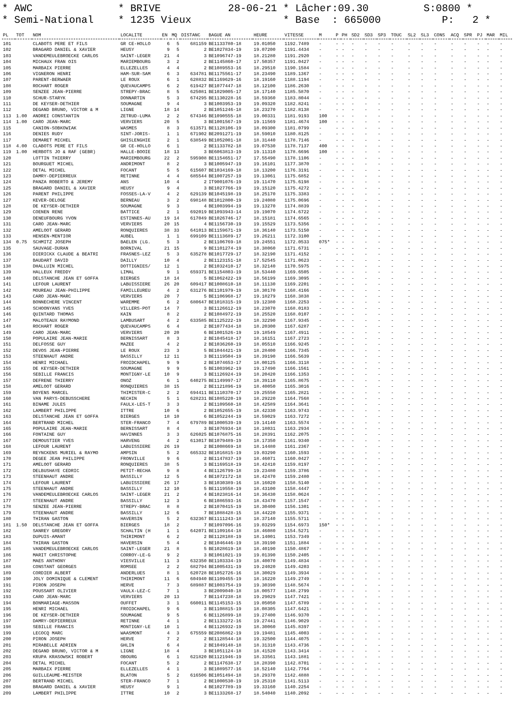* AWC * BRIVE 28-06-21 * Lâcher:09.30 S:0800 * * Semi-National * 1235 Vieux * Base : 665000 P: 2 *
| PL | TOT | NOM | LOCALITE | EN | MQ | DISTANC | BAGUE AN | HEURE | VITESSE | M | P | PH | SD2 | SD3 | SP3 | TOUC | SL2 | SL3 | CONS | ACQ | SPR | PJ | MAR | MIL |
| --- | --- | --- | --- | --- | --- | --- | --- | --- | --- | --- | --- | --- | --- | --- | --- | --- | --- | --- | --- | --- | --- | --- | --- | --- |
| 101 | | CLABOTS PERE ET FILS | GR CE-HOLLO | 6 | 5 | 681159 | BE1133780-18 | 19.01050 | 1192.7489 | - | - | - | - | - | - | - | - | - | - | - | - | - | - | - |
| 102 | | BRAGARD DANIEL & XAVIER | HEUSY | 9 | 5 | 2 | BE1027834-19 | 19.07200 | 1191.4434 | - | - | - | - | - | - | - | - | - | - | - | - | - | - | - |
| 103 | | VANDEMEULEBROECKE CARLOS | SAINT-LEGER | 21 | 4 | 3 | BE1096747-19 | 18.21280 | 1191.2920 | - | - | - | - | - | - | - | - | - | - | - | - | - | - | - |
| 104 | | MICHAUX FRAN OIS | MARIEMBOURG | 3 | 2 | 2 | BE1145860-17 | 17.50357 | 1191.0427 | - | - | - | - | - | - | - | - | - | - | - | - | - | - | - |
| 105 | | MARBAIX PIERRE | ELLEZELLES | 4 | 4 | 2 | BE1089553-16 | 18.29510 | 1190.1584 | - | - | - | - | - | - | - | - | - | - | - | - | - | - | - |
| 106 | | VIGNERON HENRI | HAM-SUR-SAM | 6 | 3 | 634781 | BE1175561-17 | 18.23490 | 1189.1367 | - | - | - | - | - | - | - | - | - | - | - | - | - | - | - |
| 107 | | PARENT-BERWAER | LE ROUX | 6 | 1 | 628832 | BE1169629-16 | 18.19160 | 1188.1194 | - | - | - | - | - | - | - | - | - | - | - | - | - | - | - |
| 108 | | ROCHART ROGER | QUEVAUCAMPS | 6 | 2 | 619427 | BE1077447-18 | 18.12100 | 1186.2630 | - | - | - | - | - | - | - | - | - | - | - | - | - | - | - |
| 109 | | SENZEE JEAN-PIERRE | STREPY-BRAC | 8 | 5 | 625081 | BE1029005-17 | 18.17140 | 1185.5870 | - | - | - | - | - | - | - | - | - | - | - | - | - | - | - |
| 110 | | SCHUR-STARYK | DONNARTIN | 5 | 3 | 674295 | BE1130228-16 | 18.59360 | 1183.8044 | - | - | - | - | - | - | - | - | - | - | - | - | - | - | - |
| 111 | | DE KEYSER-DETHIER | SOUMAGNE | 9 | 4 | 3 | BE1003953-19 | 19.09320 | 1182.8241 | - | - | - | - | - | - | - | - | - | - | - | - | - | - | - |
| 112 | | DEGAND BRUNO, VICTOR & M | LIGNE | 18 | 14 | 2 | BE1051246-18 | 18.23270 | 1182.8138 | - | - | - | - | - | - | - | - | - | - | - | - | - | - | - |
| 113 | 1.00 | ANDREI CONSTANTIN | ZETRUD-LUMA | 2 | 2 | 674346 | BE1090555-18 | 19.00331 | 1181.9193 | 100 | - | - | - | - | - | - | - | - | - | - | - | - | - | - |
| 114 | 1.00 | CARO JEAN-MARC | VERVIERS | 20 | 5 | 3 | BE1001567-19 | 19.11569 | 1181.4674 | 100 | - | - | - | - | - | - | - | - | - | - | - | - | - | - |
| 115 | | CANION-SOBKOWIAK | WASMES | 8 | 3 | 613571 | BE1128106-19 | 18.09300 | 1181.0799 | - | - | - | - | - | - | - | - | - | - | - | - | - | - | - |
| 116 | | DENIES RUDY | SINT-JORIS- | 1 | 1 | 671902 | BE2091271-19 | 18.59010 | 1180.8125 | - | - | - | - | - | - | - | - | - | - | - | - | - | - | - |
| 117 | | DEMARET MICHEL | GHISLENGHIE | 2 | 1 | 638549 | BE1052001-18 | 18.31440 | 1178.7146 | - | - | - | - | - | - | - | - | - | - | - | - | - | - | - |
| 118 | 4.00 | CLABOTS PERE ET FILS | GR CE-HOLLO | 6 | 1 | 2 | BE1133782-18 | 19.07530 | 1178.7137 | 400 | - | - | - | - | - | - | - | - | - | - | - | - | - | - |
| 119 | 1.00 | HERBOTS JO & RAF (GEBR) | HALLE-BOOIE | 18 | 13 | 3 | BE6063813-19 | 19.11310 | 1178.6696 | 100 | - | - | - | - | - | - | - | - | - | - | - | - | - | - |
| 120 | | LOTTIN THIERRY | MARIEMBOURG | 22 | 2 | 595908 | BE1154651-17 | 17.55490 | 1178.1106 | - | - | - | - | - | - | - | - | - | - | - | - | - | - | - |
| 121 | | BOURGUET MICHEL | ANDRIMONT | 8 | 2 | 3 | BE1005947-19 | 19.16101 | 1177.3870 | - | - | - | - | - | - | - | - | - | - | - | - | - | - | - |
| 122 | | DETAL MICHEL | FOCANT | 5 | 5 | 615607 | BE1034169-18 | 18.13200 | 1176.3191 | - | - | - | - | - | - | - | - | - | - | - | - | - | - | - |
| 123 | | DAMRY-DEPIERREUX | RETINNE | 4 | 4 | 685544 | BE1007257-19 | 19.13061 | 1175.6852 | - | - | - | - | - | - | - | - | - | - | - | - | - | - | - |
| 124 | | PANZA ROBERTO & JEREMY | ANS | 10 | 4 | 2 | IT9001076-19 | 19.11470 | 1175.6198 | - | - | - | - | - | - | - | - | - | - | - | - | - | - | - |
| 125 | | BRAGARD DANIEL & XAVIER | HEUSY | 9 | 4 | 3 | BE1027766-19 | 19.15120 | 1175.4272 | - | - | - | - | - | - | - | - | - | - | - | - | - | - | - |
| 126 | | PARENT PHILIPPE | FOSSES-LA-V | 4 | 2 | 629139 | BE1045198-19 | 18.25170 | 1175.3383 | - | - | - | - | - | - | - | - | - | - | - | - | - | - | - |
| 127 | | KEVER-DELOGE | BERNEAU | 3 | 2 | 698148 | BE1012800-19 | 19.24080 | 1175.0696 | - | - | - | - | - | - | - | - | - | - | - | - | - | - | - |
| 128 | | DE KEYSER-DETHIER | SOUMAGNE | 9 | 3 | 4 | BE1003994-19 | 19.13270 | 1174.8839 | - | - | - | - | - | - | - | - | - | - | - | - | - | - | - |
| 129 | | COENEN RENE | BATTICE | 2 | 1 | 692019 | BE1093943-14 | 19.19070 | 1174.6722 | - | - | - | - | - | - | - | - | - | - | - | - | - | - | - |
| 130 | | DENEUFBOURG YVON | ESTINNES-AU | 19 | 14 | 617049 | BE1026746-17 | 18.15181 | 1174.6565 | - | - | - | - | - | - | - | - | - | - | - | - | - | - | - |
| 131 | | CARO JEAN-MARC | VERVIERS | 20 | 15 | 4 | BE1156730-19 | 19.15529 | 1173.5356 | - | - | - | - | - | - | - | - | - | - | - | - | - | - | - |
| 132 | | AMELOOT GERARD | RONQUIERES | 38 | 33 | 641013 | BE1159671-19 | 18.36140 | 1173.5150 | - | - | - | - | - | - | - | - | - | - | - | - | - | - | - |
| 133 | | HENSEN-MENTIOR | AUBEL | 1 | 1 | 699109 | BE1113689-17 | 19.26211 | 1172.3100 | - | - | - | - | - | - | - | - | - | - | - | - | - | - | - |
| 134 | 0.75 | SCHMITZ JOSEPH | BAELEN (LG. | 5 | 3 | 2 | BE1106769-18 | 19.24551 | 1172.0533 | 075* | - | - | - | - | - | - | - | - | - | - | - | - | - | - |
| 135 | | SAUVAGE-DURAN | BORNIVAL | 21 | 15 | 9 | BE1101274-19 | 18.38060 | 1171.6731 | - | - | - | - | - | - | - | - | - | - | - | - | - | - | - |
| 136 | | DIERICKX CLAUDE & BEATRI | FRASNES-LEZ | 5 | 3 | 635278 | BE1017729-17 | 18.32190 | 1171.4152 | - | - | - | - | - | - | - | - | - | - | - | - | - | - | - |
| 137 | | BAUDART DAVID | DAILLY | 10 | 4 | 2 | BE1123151-18 | 17.52545 | 1171.0623 | - | - | - | - | - | - | - | - | - | - | - | - | - | - | - |
| 138 | | DHALLUIN MICHEL | DOTTIGNIES/ | 12 | 1 | 2 | BE1032410-17 | 18.32140 | 1170.5975 | - | - | - | - | - | - | - | - | - | - | - | - | - | - | - |
| 139 | | HALLEUX FREDDY | LIMAL | 9 | 1 | 659371 | BE1154803-19 | 18.53440 | 1169.6505 | - | - | - | - | - | - | - | - | - | - | - | - | - | - | - |
| 140 | | DELSTANCHE JEAN ET GOFFA | BIERGES | 18 | 14 | 5 | BE1062422-19 | 18.56199 | 1169.3095 | - | - | - | - | - | - | - | - | - | - | - | - | - | - | - |
| 141 | | LEFOUR LAURENT | LABUISSIERE | 26 | 20 | 609417 | BE1008610-18 | 18.11130 | 1169.2201 | - | - | - | - | - | - | - | - | - | - | - | - | - | - | - |
| 142 | | MOUREAU JEAN-PHILIPPE | FAMILLEUREU | 4 | 2 | 631276 | BE1101979-19 | 18.30170 | 1168.4166 | - | - | - | - | - | - | - | - | - | - | - | - | - | - | - |
| 143 | | CARO JEAN-MARC | VERVIERS | 20 | 7 | 5 | BE1106968-17 | 19.18279 | 1168.3838 | - | - | - | - | - | - | - | - | - | - | - | - | - | - | - |
| 144 | | BONNECHERE VINCENT | WAREMME | 6 | 2 | 680647 | BE1018315-19 | 19.12380 | 1168.2253 | - | - | - | - | - | - | - | - | - | - | - | - | - | - | - |
| 145 | | SCHOONYANS YVES | VILLERS-POT | 14 | 7 | 3 | BE1126612-19 | 18.23070 | 1168.0183 | - | - | - | - | - | - | - | - | - | - | - | - | - | - | - |
| 146 | | QUINTARD THOMAS | KAIN | 8 | 2 | 2 | BE1084972-19 | 18.25520 | 1168.0107 | - | - | - | - | - | - | - | - | - | - | - | - | - | - | - |
| 147 | | MALOTEAUX RAYMOND | LAMBUSART | 4 | 2 | 633585 | BE1125222-19 | 18.32290 | 1167.9345 | - | - | - | - | - | - | - | - | - | - | - | - | - | - | - |
| 148 | | ROCHART ROGER | QUEVAUCAMPS | 6 | 4 | 2 | BE1077434-18 | 18.20300 | 1167.6287 | - | - | - | - | - | - | - | - | - | - | - | - | - | - | - |
| 149 | | CARO JEAN-MARC | VERVIERS | 20 | 20 | 6 | BE1001526-19 | 19.18549 | 1167.4911 | - | - | - | - | - | - | - | - | - | - | - | - | - | - | - |
| 150 | | POPULAIRE JEAN-MARIE | BERNISSART | 8 | 3 | 2 | BE1045418-17 | 18.16151 | 1167.2723 | - | - | - | - | - | - | - | - | - | - | - | - | - | - | - |
| 151 | | DELFOSSE GUY | MAZEE | 4 | 2 | 2 | BE1036260-19 | 18.05510 | 1166.9245 | - | - | - | - | - | - | - | - | - | - | - | - | - | - | - |
| 152 | | DEVOS JEAN-PIERRE | LE ROUX | 23 | 3 | 5 | BE1044421-19 | 18.28400 | 1166.7345 | - | - | - | - | - | - | - | - | - | - | - | - | - | - | - |
| 153 | | STEENHAUT ANDRE | BASSILLY | 12 | 11 | 3 | BE1119504-19 | 18.39190 | 1166.5639 | - | - | - | - | - | - | - | - | - | - | - | - | - | - | - |
| 154 | | HENRI MICHAEL | FROIDCHAPEL | 9 | 9 | 2 | BE1074653-17 | 18.00125 | 1166.3118 | - | - | - | - | - | - | - | - | - | - | - | - | - | - | - |
| 155 | | DE KEYSER-DETHIER | SOUMAGNE | 9 | 9 | 5 | BE1003962-19 | 19.17490 | 1166.1561 | - | - | - | - | - | - | - | - | - | - | - | - | - | - | - |
| 156 | | SEBILLE FRANCIS | MONTIGNY-LE | 10 | 9 | 3 | BE1126924-19 | 18.20420 | 1166.1353 | - | - | - | - | - | - | - | - | - | - | - | - | - | - | - |
| 157 | | DEFRENE THIERRY | ONOZ | 6 | 1 | 640275 | BE1149997-17 | 18.39110 | 1165.8675 | - | - | - | - | - | - | - | - | - | - | - | - | - | - | - |
| 158 | | AMELOOT GERARD | RONQUIERES | 38 | 15 | 2 | BE1121896-19 | 18.40050 | 1165.3016 | - | - | - | - | - | - | - | - | - | - | - | - | - | - | - |
| 159 | | BOYENS MARCEL | THIMISTER-C | 2 | 2 | 694411 | BE1110370-17 | 19.25550 | 1165.2821 | - | - | - | - | - | - | - | - | - | - | - | - | - | - | - |
| 160 | | VAN PARYS-DEBUSSCHERE | NECHIN | 5 | 1 | 628231 | BE1085220-19 | 18.29220 | 1164.7568 | - | - | - | - | - | - | - | - | - | - | - | - | - | - | - |
| 161 | | BINAME JULES | FAULX-LES-T | 3 | 3 | 2 | BE1109560-18 | 18.42589 | 1164.3641 | - | - | - | - | - | - | - | - | - | - | - | - | - | - | - |
| 162 | | LAMBERT PHILIPPE | ITTRE | 10 | 6 | 2 | BE1052655-19 | 18.42330 | 1163.9743 | - | - | - | - | - | - | - | - | - | - | - | - | - | - | - |
| 163 | | DELSTANCHE JEAN ET GOFFA | BIERGES | 18 | 10 | 6 | BE1052244-19 | 18.59029 | 1163.7272 | - | - | - | - | - | - | - | - | - | - | - | - | - | - | - |
| 164 | | BERTRAND MICHEL | STER-FRANCO | 7 | 4 | 679789 | BE1000539-19 | 19.14140 | 1163.5574 | - | - | - | - | - | - | - | - | - | - | - | - | - | - | - |
| 165 | | POPULAIRE JEAN-MARIE | BERNISSART | 8 | 4 | 3 | BE1076934-18 | 18.18031 | 1163.2934 | - | - | - | - | - | - | - | - | - | - | - | - | - | - | - |
| 166 | | FONTAINE GUY | HAVINNES | 3 | 3 | 626025 | BE1076875-16 | 18.28391 | 1162.2075 | - | - | - | - | - | - | - | - | - | - | - | - | - | - | - |
| 167 | | DEMOUSTIER YVES | HARVENG | 4 | 2 | 613017 | BE1079489-19 | 18.17350 | 1161.9340 | - | - | - | - | - | - | - | - | - | - | - | - | - | - | - |
| 168 | | LEFOUR LAURENT | LABUISSIERE | 26 | 19 | 2 | BE1008669-18 | 18.14480 | 1161.2367 | - | - | - | - | - | - | - | - | - | - | - | - | - | - | - |
| 169 | | REYNCKENS MURIEL & RAYMO | AMPSIN | 5 | 2 | 665332 | BE1016815-19 | 19.03290 | 1160.1593 | - | - | - | - | - | - | - | - | - | - | - | - | - | - | - |
| 170 | | DEGEE JEAN PHILIPPE | FRONVILLE | 9 | 6 | 2 | BE1147837-19 | 18.46071 | 1160.0427 | - | - | - | - | - | - | - | - | - | - | - | - | - | - | - |
| 171 | | AMELOOT GERARD | RONQUIERES | 38 | 5 | 3 | BE1169518-19 | 18.42410 | 1159.8197 | - | - | - | - | - | - | - | - | - | - | - | - | - | - | - |
| 172 | | DELBUSHAYE CEDRIC | PETIT-RECHA | 9 | 8 | 4 | BE1126799-18 | 19.23480 | 1159.3786 | - | - | - | - | - | - | - | - | - | - | - | - | - | - | - |
| 173 | | STEENHAUT ANDRE | BASSILLY | 12 | 5 | 4 | BE1072172-18 | 18.42470 | 1159.2480 | - | - | - | - | - | - | - | - | - | - | - | - | - | - | - |
| 174 | | LEFOUR LAURENT | LABUISSIERE | 26 | 17 | 3 | BE1030389-16 | 18.16020 | 1158.5140 | - | - | - | - | - | - | - | - | - | - | - | - | - | - | - |
| 175 | | STEENHAUT ANDRE | BASSILLY | 12 | 10 | 5 | BE1119558-19 | 18.43100 | 1158.4447 | - | - | - | - | - | - | - | - | - | - | - | - | - | - | - |
| 176 | | VANDEMEULEBROECKE CARLOS | SAINT-LEGER | 21 | 2 | 4 | BE1023816-14 | 18.36430 | 1158.0624 | - | - | - | - | - | - | - | - | - | - | - | - | - | - | - |
| 177 | | STEENHAUT ANDRE | BASSILLY | 12 | 3 | 6 | BE1086593-16 | 18.43470 | 1157.1547 | - | - | - | - | - | - | - | - | - | - | - | - | - | - | - |
| 178 | | SENZEE JEAN-PIERRE | STREPY-BRAC | 8 | 8 | 2 | BE1070415-19 | 18.30400 | 1156.1301 | - | - | - | - | - | - | - | - | - | - | - | - | - | - | - |
| 179 | | STEENHAUT ANDRE | BASSILLY | 12 | 6 | 7 | BE1088428-15 | 18.44220 | 1155.9371 | - | - | - | - | - | - | - | - | - | - | - | - | - | - | - |
| 180 | | THIRAN GASTON | HAVERSIN | 5 | 2 | 632367 | BE1111243-18 | 18.37140 | 1155.5711 | - | - | - | - | - | - | - | - | - | - | - | - | - | - | - |
| 181 | 1.50 | DELSTANCHE JEAN ET GOFFA | BIERGES | 18 | 2 | 7 | BE1097096-16 | 19.03299 | 1154.6973 | 150* | - | - | - | - | - | - | - | - | - | - | - | - | - | - |
| 182 | | SANREY GREGORY | SCHALTIN (H | 1 | 1 | 642071 | BE1109164-18 | 18.46080 | 1154.5271 | - | - | - | - | - | - | - | - | - | - | - | - | - | - | - |
| 183 | | DUPUIS-AMANT | THIRIMONT | 6 | 2 | 2 | BE1128188-19 | 18.14001 | 1153.7349 | - | - | - | - | - | - | - | - | - | - | - | - | - | - | - |
| 184 | | THIRAN GASTON | HAVERSIN | 5 | 4 | 2 | BE1046446-19 | 18.39190 | 1151.1884 | - | - | - | - | - | - | - | - | - | - | - | - | - | - | - |
| 185 | | VANDEMEULEBROECKE CARLOS | SAINT-LEGER | 21 | 8 | 5 | BE1028619-18 | 18.40190 | 1150.4867 | - | - | - | - | - | - | - | - | - | - | - | - | - | - | - |
| 186 | | MARIT CHRISTOPHE | CORROY-LE-G | 9 | 2 | 3 | BE1061021-19 | 19.01390 | 1150.2405 | - | - | - | - | - | - | - | - | - | - | - | - | - | - | - |
| 187 | | MAES ANTHONY | VIESVILLE | 11 | 3 | 632350 | BE1103334-19 | 18.40070 | 1149.4834 | - | - | - | - | - | - | - | - | - | - | - | - | - | - | - |
| 188 | | CONSTANT GEORGES | ROMSEE | 2 | 2 | 682794 | BE1005431-19 | 19.24020 | 1149.4203 | - | - | - | - | - | - | - | - | - | - | - | - | - | - | - |
| 189 | | CORDIER ALBERT | ANDERLUES | 8 | 1 | 620728 | BE1052726-16 | 18.30029 | 1149.3934 | - | - | - | - | - | - | - | - | - | - | - | - | - | - | - |
| 190 | | JOLY DOMINIQUE & CLEMENT | THIRIMONT | 11 | 6 | 604940 | BE1109455-19 | 18.16220 | 1149.2749 | - | - | - | - | - | - | - | - | - | - | - | - | - | - | - |
| 191 | | PIRON JOSEPH | HERVE | 7 | 3 | 689887 | BE1003754-19 | 19.30390 | 1148.5674 | - | - | - | - | - | - | - | - | - | - | - | - | - | - | - |
| 192 | | POUSSART OLIVIER | VAULX-LEZ-C | 7 | 1 | 3 | BE2009040-18 | 18.00577 | 1148.2799 | - | - | - | - | - | - | - | - | - | - | - | - | - | - | - |
| 193 | | CARO JEAN-MARC | VERVIERS | 20 | 13 | 7 | BE1147238-18 | 19.29029 | 1147.7421 | - | - | - | - | - | - | - | - | - | - | - | - | - | - | - |
| 194 | | BONMARIAGE-MASSON | OUFFET | 3 | 1 | 660011 | BE1145153-15 | 19.05050 | 1147.6789 | - | - | - | - | - | - | - | - | - | - | - | - | - | - | - |
| 195 | | HENRI MICHAEL | FROIDCHAPEL | 9 | 6 | 3 | BE1108815-19 | 18.08305 | 1147.6421 | - | - | - | - | - | - | - | - | - | - | - | - | - | - | - |
| 196 | | DE KEYSER-DETHIER | SOUMAGNE | 9 | 5 | 6 | BE1126899-18 | 19.27400 | 1146.9370 | - | - | - | - | - | - | - | - | - | - | - | - | - | - | - |
| 197 | | DAMRY-DEPIERREUX | RETINNE | 4 | 1 | 2 | BE1133272-16 | 19.27441 | 1146.9029 | - | - | - | - | - | - | - | - | - | - | - | - | - | - | - |
| 198 | | SEBILLE FRANCIS | MONTIGNY-LE | 10 | 1 | 4 | BE1126932-19 | 18.30060 | 1145.8397 | - | - | - | - | - | - | - | - | - | - | - | - | - | - | - |
| 199 | | LECOCQ MARC | WAASMONT | 4 | 3 | 675559 | BE2086862-19 | 19.19481 | 1145.4003 | - | - | - | - | - | - | - | - | - | - | - | - | - | - | - |
| 200 | | PIRON JOSEPH | HERVE | 7 | 2 | 2 | BE1128544-18 | 19.32500 | 1144.4075 | - | - | - | - | - | - | - | - | - | - | - | - | - | - | - |
| 201 | | MIRABELLE ADRIEN | GHLIN | 6 | 4 | 2 | BE1049148-18 | 18.31310 | 1143.4736 | - | - | - | - | - | - | - | - | - | - | - | - | - | - | - |
| 202 | | DEGAND BRUNO, VICTOR & M | LIGNE | 18 | 4 | 3 | BE1051124-18 | 18.41520 | 1143.3414 | - | - | - | - | - | - | - | - | - | - | - | - | - | - | - |
| 203 | | KRUPA KRASOWSKI ROBERT | OBOURG | 6 | 1 | 621820 | BE1121946-19 | 18.33561 | 1143.1881 | - | - | - | - | - | - | - | - | - | - | - | - | - | - | - |
| 204 | | DETAL MICHEL | FOCANT | 5 | 2 | 2 | BE1147638-17 | 18.28390 | 1142.8701 | - | - | - | - | - | - | - | - | - | - | - | - | - | - | - |
| 205 | | MARBAIX PIERRE | ELLEZELLES | 4 | 1 | 3 | BE1089577-16 | 18.52140 | 1142.7764 | - | - | - | - | - | - | - | - | - | - | - | - | - | - | - |
| 206 | | GUILLEAUME-MEISTER | BLATON | 5 | 2 | 616506 | BE1051494-18 | 18.29370 | 1142.4888 | - | - | - | - | - | - | - | - | - | - | - | - | - | - | - |
| 207 | | BERTRAND MICHEL | STER-FRANCO | 7 | 1 | 2 | BE1000530-19 | 19.25310 | 1141.5113 | - | - | - | - | - | - | - | - | - | - | - | - | - | - | - |
| 208 | | BRAGARD DANIEL & XAVIER | HEUSY | 9 | 1 | 4 | BE1027789-19 | 19.33160 | 1140.2254 | - | - | - | - | - | - | - | - | - | - | - | - | - | - | - |
| 209 | | LAMBERT PHILIPPE | ITTRE | 10 | 2 | 3 | BE1133268-17 | 18.54040 | 1140.2092 | - | - | - | - | - | - | - | - | - | - | - | - | - | - | - |